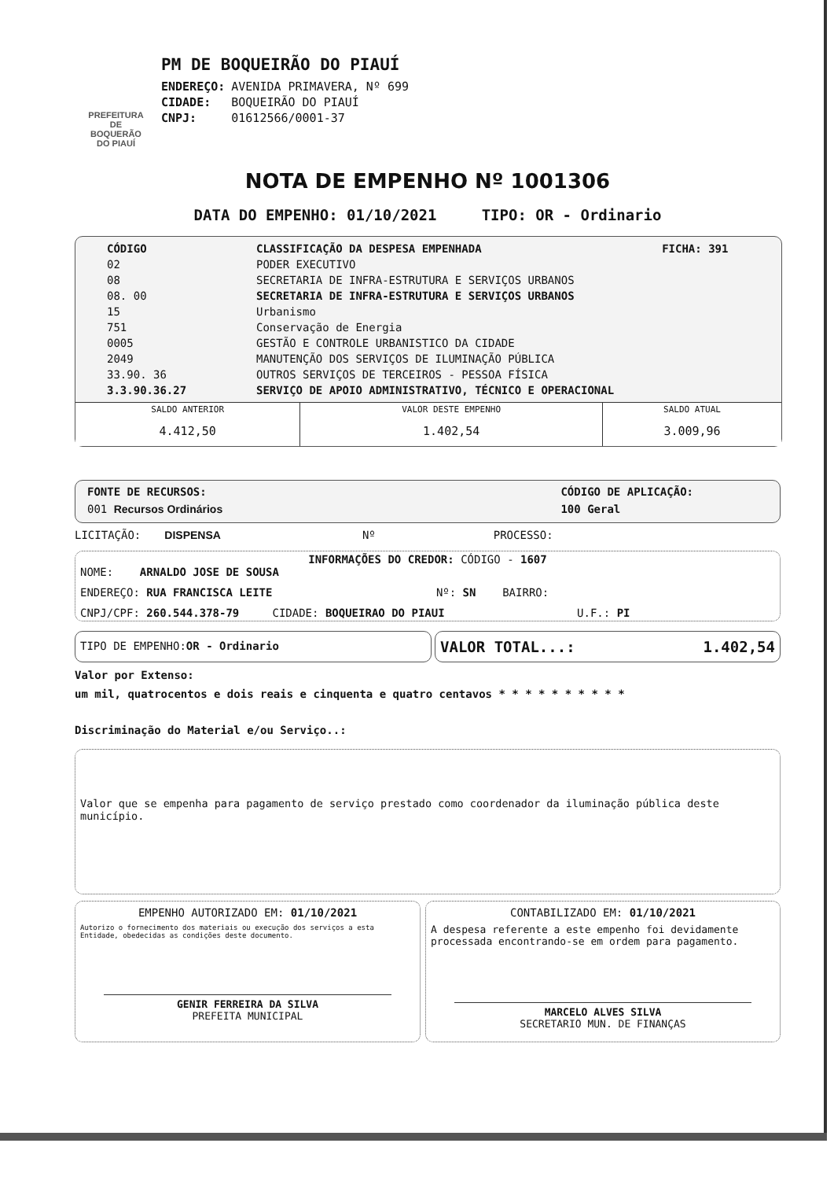PREFEITURA DE BOQUERÃO DO PIAUÍ
PM DE BOQUEIRÃO DO PIAUÍ
| ENDEREÇO: | AVENIDA PRIMAVERA, Nº 699 |
| CIDADE: | BOQUEIRÃO DO PIAUÍ |
| CNPJ: | 01612566/0001-37 |
NOTA DE EMPENHO Nº 1001306
DATA DO EMPENHO: 01/10/2021 TIPO: OR - Ordinario
| CÓDIGO | CLASSIFICAÇÃO DA DESPESA EMPENHADA | FICHA: 391 |
| 02 | PODER EXECUTIVO | |
| 08 | SECRETARIA DE INFRA-ESTRUTURA E SERVIÇOS URBANOS | |
| 08. 00 | SECRETARIA DE INFRA-ESTRUTURA E SERVIÇOS URBANOS | |
| 15 | Urbanismo | |
| 751 | Conservação de Energia | |
| 0005 | GESTÃO E CONTROLE URBANISTICO DA CIDADE | |
| 2049 | MANUTENÇÃO DOS SERVIÇOS DE ILUMINAÇÃO PÚBLICA | |
| 33.90. 36 | OUTROS SERVIÇOS DE TERCEIROS - PESSOA FÍSICA | |
| 3.3.90.36.27 | SERVIÇO DE APOIO ADMINISTRATIVO, TÉCNICO E OPERACIONAL | |
| SALDO ANTERIOR | VALOR DESTE EMPENHO | SALDO ATUAL |
| 4.412,50 | 1.402,54 | 3.009,96 |
FONTE DE RECURSOS:
001 Recursos Ordinários
CÓDIGO DE APLICAÇÃO:
100 Geral
LICITAÇÃO: DISPENSA Nº PROCESSO:
INFORMAÇÕES DO CREDOR: CÓDIGO - 1607
NOME: ARNALDO JOSE DE SOUSA
ENDEREÇO: RUA FRANCISCA LEITE Nº: SN BAIRRO:
CNPJ/CPF: 260.544.378-79 CIDADE: BOQUEIRAO DO PIAUI U.F.: PI
TIPO DE EMPENHO:OR - Ordinario
VALOR TOTAL...: 1.402,54
Valor por Extenso:
um mil, quatrocentos e dois reais e cinquenta e quatro centavos * * * * * * * * * *
Discriminação do Material e/ou Serviço..:
Valor que se empenha para pagamento de serviço prestado como coordenador da iluminação pública deste município.
EMPENHO AUTORIZADO EM: 01/10/2021
Autorizo o fornecimento dos materiais ou execução dos serviços a esta Entidade, obedecidas as condições deste documento.
GENIR FERREIRA DA SILVA
PREFEITA MUNICIPAL
CONTABILIZADO EM: 01/10/2021
A despesa referente a este empenho foi devidamente processada encontrando-se em ordem para pagamento.
MARCELO ALVES SILVA
SECRETARIO MUN. DE FINANÇAS